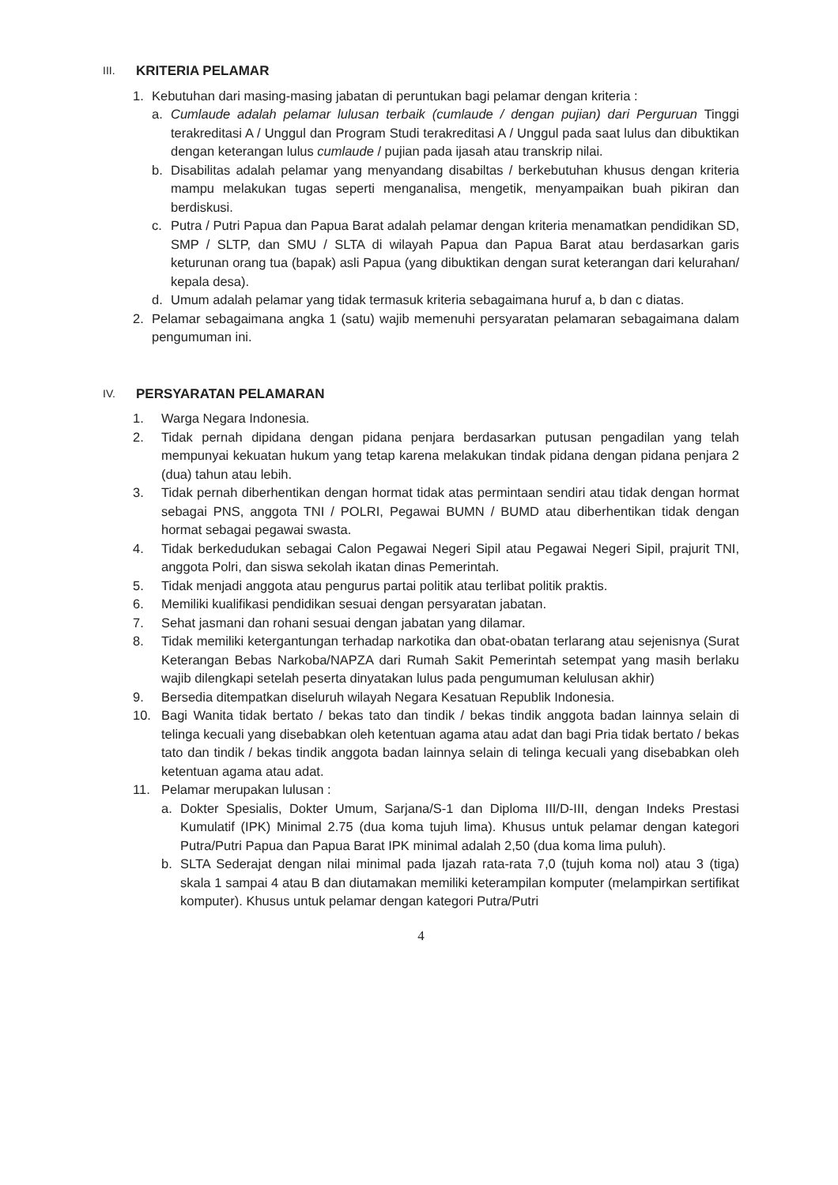III. KRITERIA PELAMAR
1. Kebutuhan dari masing-masing jabatan di peruntukan bagi pelamar dengan kriteria :
a. Cumlaude adalah pelamar lulusan terbaik (cumlaude / dengan pujian) dari Perguruan Tinggi terakreditasi A / Unggul dan Program Studi terakreditasi A / Unggul pada saat lulus dan dibuktikan dengan keterangan lulus cumlaude / pujian pada ijasah atau transkrip nilai.
b. Disabilitas adalah pelamar yang menyandang disabiltas / berkebutuhan khusus dengan kriteria mampu melakukan tugas seperti menganalisa, mengetik, menyampaikan buah pikiran dan berdiskusi.
c. Putra / Putri Papua dan Papua Barat adalah pelamar dengan kriteria menamatkan pendidikan SD, SMP / SLTP, dan SMU / SLTA di wilayah Papua dan Papua Barat atau berdasarkan garis keturunan orang tua (bapak) asli Papua (yang dibuktikan dengan surat keterangan dari kelurahan/ kepala desa).
d. Umum adalah pelamar yang tidak termasuk kriteria sebagaimana huruf a, b dan c diatas.
2. Pelamar sebagaimana angka 1 (satu) wajib memenuhi persyaratan pelamaran sebagaimana dalam pengumuman ini.
IV. PERSYARATAN PELAMARAN
1. Warga Negara Indonesia.
2. Tidak pernah dipidana dengan pidana penjara berdasarkan putusan pengadilan yang telah mempunyai kekuatan hukum yang tetap karena melakukan tindak pidana dengan pidana penjara 2 (dua) tahun atau lebih.
3. Tidak pernah diberhentikan dengan hormat tidak atas permintaan sendiri atau tidak dengan hormat sebagai PNS, anggota TNI / POLRI, Pegawai BUMN / BUMD atau diberhentikan tidak dengan hormat sebagai pegawai swasta.
4. Tidak berkedudukan sebagai Calon Pegawai Negeri Sipil atau Pegawai Negeri Sipil, prajurit TNI, anggota Polri, dan siswa sekolah ikatan dinas Pemerintah.
5. Tidak menjadi anggota atau pengurus partai politik atau terlibat politik praktis.
6. Memiliki kualifikasi pendidikan sesuai dengan persyaratan jabatan.
7. Sehat jasmani dan rohani sesuai dengan jabatan yang dilamar.
8. Tidak memiliki ketergantungan terhadap narkotika dan obat-obatan terlarang atau sejenisnya (Surat Keterangan Bebas Narkoba/NAPZA dari Rumah Sakit Pemerintah setempat yang masih berlaku wajib dilengkapi setelah peserta dinyatakan lulus pada pengumuman kelulusan akhir)
9. Bersedia ditempatkan diseluruh wilayah Negara Kesatuan Republik Indonesia.
10. Bagi Wanita tidak bertato / bekas tato dan tindik / bekas tindik anggota badan lainnya selain di telinga kecuali yang disebabkan oleh ketentuan agama atau adat dan bagi Pria tidak bertato / bekas tato dan tindik / bekas tindik anggota badan lainnya selain di telinga kecuali yang disebabkan oleh ketentuan agama atau adat.
11. Pelamar merupakan lulusan :
a. Dokter Spesialis, Dokter Umum, Sarjana/S-1 dan Diploma III/D-III, dengan Indeks Prestasi Kumulatif (IPK) Minimal 2.75 (dua koma tujuh lima). Khusus untuk pelamar dengan kategori Putra/Putri Papua dan Papua Barat IPK minimal adalah 2,50 (dua koma lima puluh).
b. SLTA Sederajat dengan nilai minimal pada Ijazah rata-rata 7,0 (tujuh koma nol) atau 3 (tiga) skala 1 sampai 4 atau B dan diutamakan memiliki keterampilan komputer (melampirkan sertifikat komputer). Khusus untuk pelamar dengan kategori Putra/Putri
4